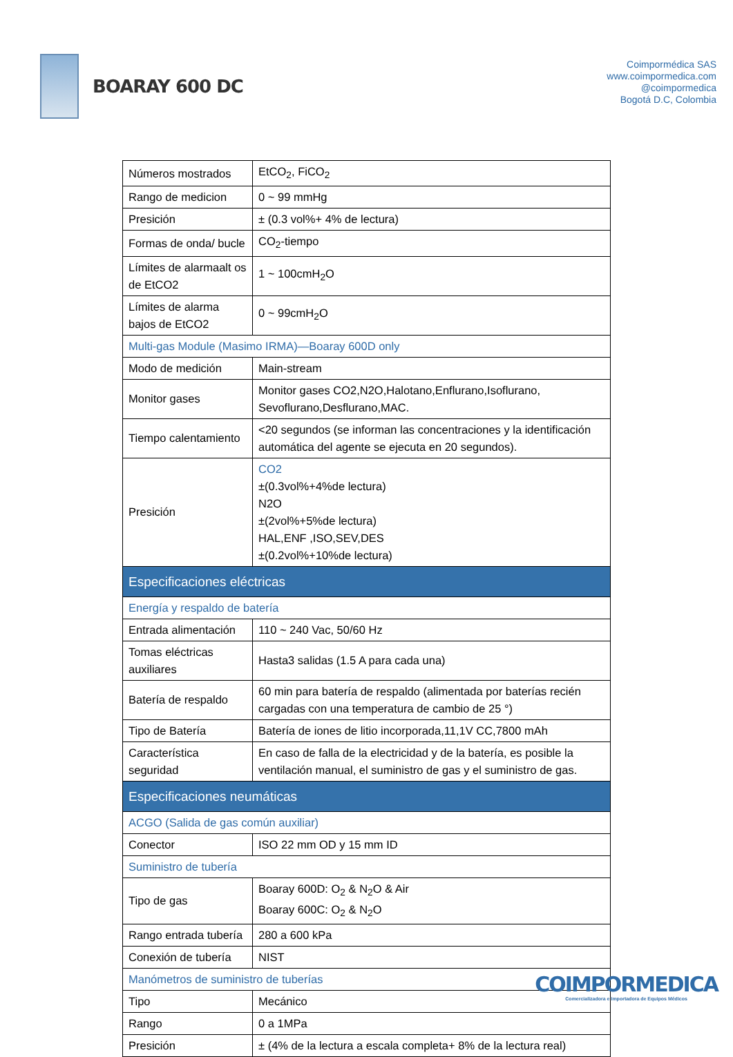BOARAY 600 DC
Coimpormédica SAS
www.coimpormedica.com
@coimpormedica
Bogotá D.C, Colombia
| Números mostrados | EtCO<sub>2</sub>, FiCO<sub>2</sub> |
| Rango de medicion | 0 ~ 99 mmHg |
| Presición | ± (0.3 vol%+ 4% de lectura) |
| Formas de onda/ bucle | CO<sub>2</sub>-tiempo |
| Límites de alarmaalt os de EtCO2 | 1 ~ 100cmH<sub>2</sub>O |
| Límites de alarma bajos de EtCO2 | 0 ~ 99cmH<sub>2</sub>O |
| Multi-gas Module (Masimo IRMA)—Boaray 600D only | |
| Modo de medición | Main-stream |
| Monitor gases | Monitor gases CO2,N2O,Halotano,Enflurano,Isoflurano, Sevoflurano,Desflurano,MAC. |
| Tiempo calentamiento | <20 segundos (se informan las concentraciones y la identificación automática del agente se ejecuta en 20 segundos). |
| Presición | CO2 ±(0.3vol%+4%de lectura) N2O ±(2vol%+5%de lectura) HAL,ENF ,ISO,SEV,DES ±(0.2vol%+10%de lectura) |
| Especificaciones eléctricas | |
| Energía y respaldo de batería | |
| Entrada alimentación | 110 ~ 240 Vac, 50/60 Hz |
| Tomas eléctricas auxiliares | Hasta3 salidas (1.5 A para cada una) |
| Batería de respaldo | 60 min para batería de respaldo (alimentada por baterías recién cargadas con una temperatura de cambio de 25 °) |
| Tipo de Batería | Batería de iones de litio incorporada,11,1V CC,7800 mAh |
| Característica seguridad | En caso de falla de la electricidad y de la batería, es posible la ventilación manual, el suministro de gas y el suministro de gas. |
| Especificaciones neumáticas | |
| ACGO (Salida de gas común auxiliar) | |
| Conector | ISO 22 mm OD y 15 mm ID |
| Suministro de tubería | |
| Tipo de gas | Boaray 600D: O<sub>2</sub> & N<sub>2</sub>O & Air Boaray 600C: O<sub>2</sub> & N<sub>2</sub>O |
| Rango entrada tubería | 280 a 600 kPa |
| Conexión de tubería | NIST |
| Manómetros de suministro de tuberías | |
| Tipo | Mecánico |
| Rango | 0 a 1MPa |
| Presición | ± (4% de la lectura a escala completa+ 8% de la lectura real) |
COIMPORMEDICA
Comercializadora e Importadora de Equipos Médicos